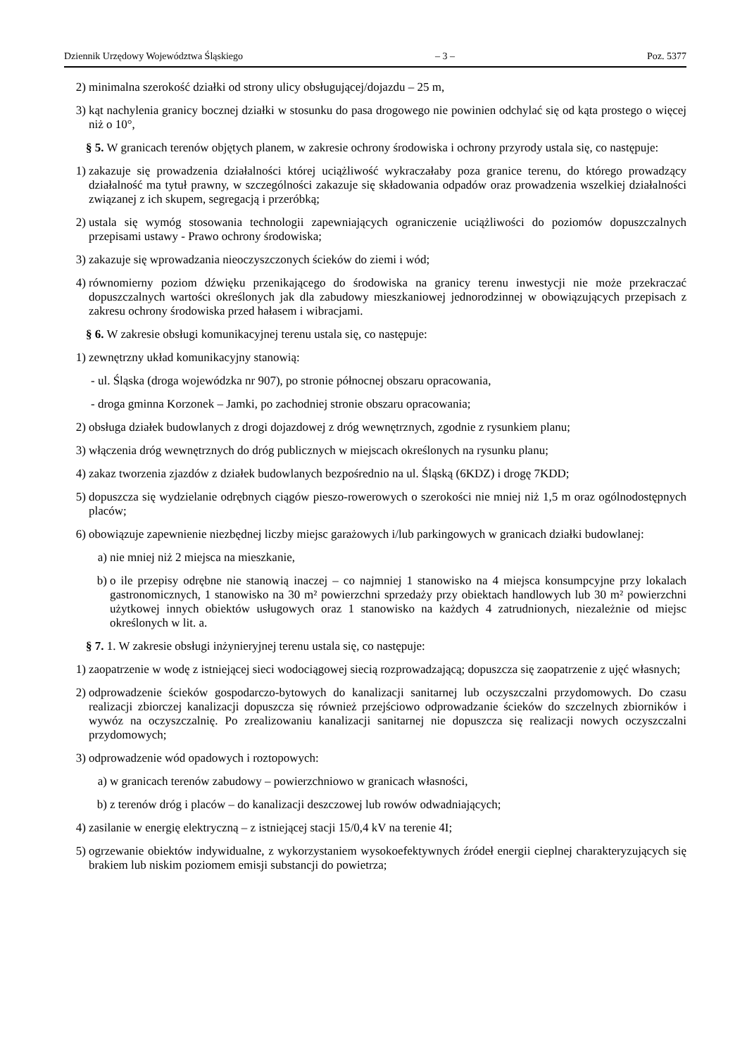Dziennik Urzędowy Województwa Śląskiego – 3 – Poz. 5377
2) minimalna szerokość działki od strony ulicy obsługującej/dojazdu – 25 m,
3) kąt nachylenia granicy bocznej działki w stosunku do pasa drogowego nie powinien odchylać się od kąta prostego o więcej niż o 10°,
§ 5. W granicach terenów objętych planem, w zakresie ochrony środowiska i ochrony przyrody ustala się, co następuje:
1) zakazuje się prowadzenia działalności której uciążliwość wykraczałaby poza granice terenu, do którego prowadzący działalność ma tytuł prawny, w szczególności zakazuje się składowania odpadów oraz prowadzenia wszelkiej działalności związanej z ich skupem, segregacją i przeróbką;
2) ustala się wymóg stosowania technologii zapewniających ograniczenie uciążliwości do poziomów dopuszczalnych przepisami ustawy - Prawo ochrony środowiska;
3) zakazuje się wprowadzania nieoczyszczonych ścieków do ziemi i wód;
4) równomierny poziom dźwięku przenikającego do środowiska na granicy terenu inwestycji nie może przekraczać dopuszczalnych wartości określonych jak dla zabudowy mieszkaniowej jednorodzinnej w obowiązujących przepisach z zakresu ochrony środowiska przed hałasem i wibracjami.
§ 6. W zakresie obsługi komunikacyjnej terenu ustala się, co następuje:
1) zewnętrzny układ komunikacyjny stanowią:
- ul. Śląska (droga wojewódzka nr 907), po stronie północnej obszaru opracowania,
- droga gminna Korzonek – Jamki, po zachodniej stronie obszaru opracowania;
2) obsługa działek budowlanych z drogi dojazdowej z dróg wewnętrznych, zgodnie z rysunkiem planu;
3) włączenia dróg wewnętrznych do dróg publicznych w miejscach określonych na rysunku planu;
4) zakaz tworzenia zjazdów z działek budowlanych bezpośrednio na ul. Śląską (6KDZ) i drogę 7KDD;
5) dopuszcza się wydzielanie odrębnych ciągów pieszo-rowerowych o szerokości nie mniej niż 1,5 m oraz ogólnodostępnych placów;
6) obowiązuje zapewnienie niezbędnej liczby miejsc garażowych i/lub parkingowych w granicach działki budowlanej:
a) nie mniej niż 2 miejsca na mieszkanie,
b) o ile przepisy odrębne nie stanowią inaczej – co najmniej 1 stanowisko na 4 miejsca konsumpcyjne przy lokalach gastronomicznych, 1 stanowisko na 30 m² powierzchni sprzedaży przy obiektach handlowych lub 30 m² powierzchni użytkowej innych obiektów usługowych oraz 1 stanowisko na każdych 4 zatrudnionych, niezależnie od miejsc określonych w lit. a.
§ 7. 1. W zakresie obsługi inżynieryjnej terenu ustala się, co następuje:
1) zaopatrzenie w wodę z istniejącej sieci wodociągowej siecią rozprowadzającą; dopuszcza się zaopatrzenie z ujęć własnych;
2) odprowadzenie ścieków gospodarczo-bytowych do kanalizacji sanitarnej lub oczyszczalni przydomowych. Do czasu realizacji zbiorczej kanalizacji dopuszcza się również przejściowo odprowadzanie ścieków do szczelnych zbiorników i wywóz na oczyszczalnię. Po zrealizowaniu kanalizacji sanitarnej nie dopuszcza się realizacji nowych oczyszczalni przydomowych;
3) odprowadzenie wód opadowych i roztopowych:
a) w granicach terenów zabudowy – powierzchniowo w granicach własności,
b) z terenów dróg i placów – do kanalizacji deszczowej lub rowów odwadniających;
4) zasilanie w energię elektryczną – z istniejącej stacji 15/0,4 kV na terenie 4I;
5) ogrzewanie obiektów indywidualne, z wykorzystaniem wysokoefektywnych źródeł energii cieplnej charakteryzujących się brakiem lub niskim poziomem emisji substancji do powietrza;